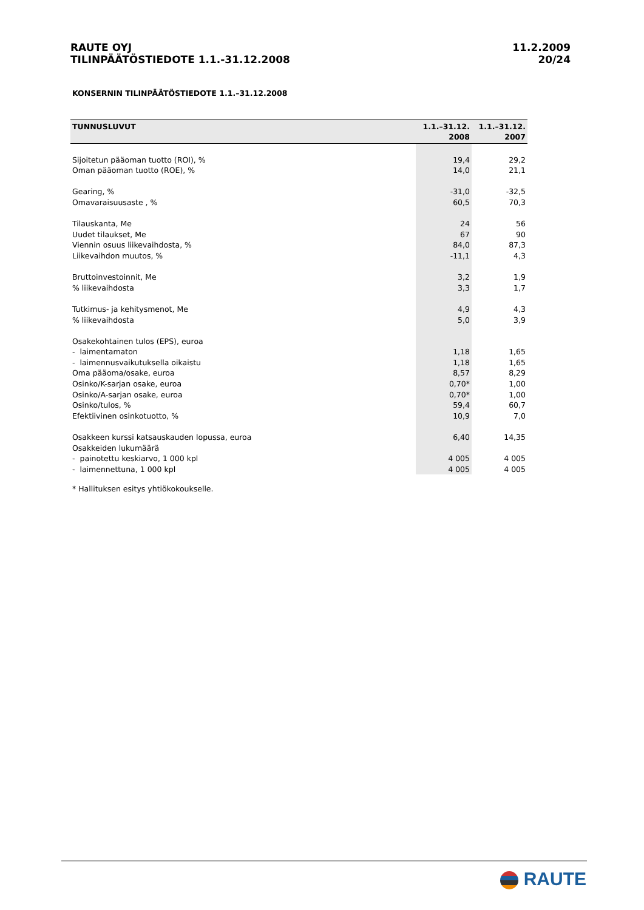RAUTE OYJ
TILINPÄÄTÖSTIEDOTE 1.1.-31.12.2008
11.2.2009
20/24
KONSERNIN TILINPÄÄTÖSTIEDOTE 1.1.–31.12.2008
| TUNNUSLUVUT | 1.1.–31.12. 2008 | 1.1.–31.12. 2007 |
| --- | --- | --- |
| Sijoitetun pääoman tuotto (ROI), % | 19,4 | 29,2 |
| Oman pääoman tuotto (ROE), % | 14,0 | 21,1 |
| Gearing, % | -31,0 | -32,5 |
| Omavaraisuusaste , % | 60,5 | 70,3 |
| Tilauskanta, Me | 24 | 56 |
| Uudet tilaukset, Me | 67 | 90 |
| Viennin osuus liikevaihdosta, % | 84,0 | 87,3 |
| Liikevaihdon muutos, % | -11,1 | 4,3 |
| Bruttoinvestoinnit, Me | 3,2 | 1,9 |
| % liikevaihdosta | 3,3 | 1,7 |
| Tutkimus- ja kehitysmenot, Me | 4,9 | 4,3 |
| % liikevaihdosta | 5,0 | 3,9 |
| Osakekohtainen tulos (EPS), euroa | | |
| - laimentamaton | 1,18 | 1,65 |
| - laimennusvaikutuksella oikaistu | 1,18 | 1,65 |
| Oma pääoma/osake, euroa | 8,57 | 8,29 |
| Osinko/K-sarjan osake, euroa | 0,70* | 1,00 |
| Osinko/A-sarjan osake, euroa | 0,70* | 1,00 |
| Osinko/tulos, % | 59,4 | 60,7 |
| Efektiivinen osinkotuotto, % | 10,9 | 7,0 |
| Osakkeen kurssi katsauskauden lopussa, euroa | 6,40 | 14,35 |
| Osakkeiden lukumäärä | | |
| - painotettu keskiarvo, 1 000 kpl | 4 005 | 4 005 |
| - laimennettuna, 1 000 kpl | 4 005 | 4 005 |
* Hallituksen esitys yhtiökokoukselle.
RAUTE